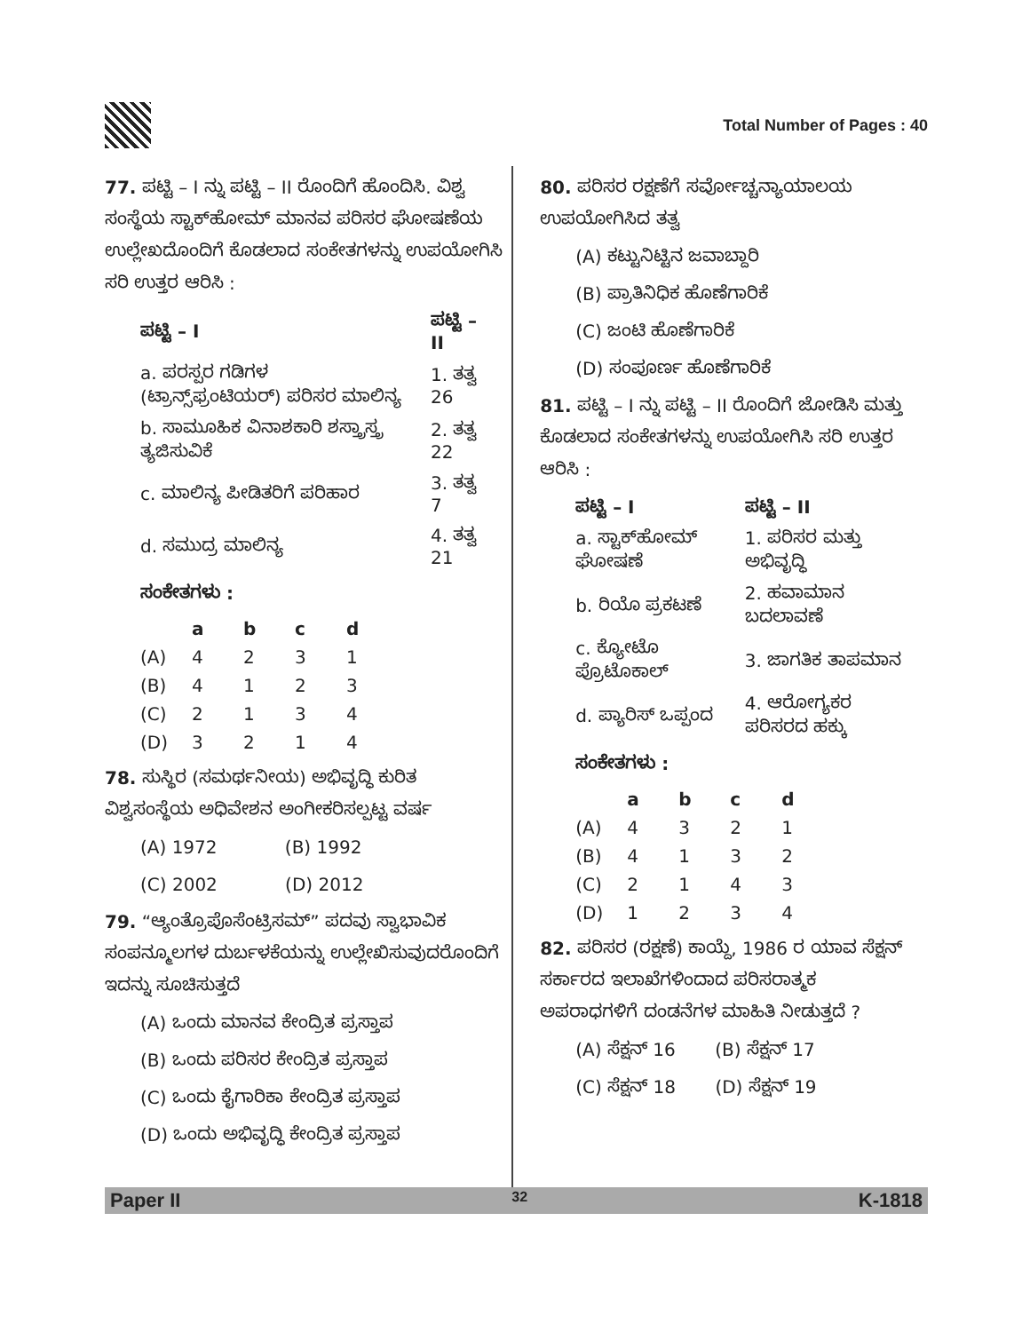Total Number of Pages : 40
77. ಪಟ್ಟಿ – I ನ್ನು ಪಟ್ಟಿ – II ರೊಂದಿಗೆ ಹೊಂದಿಸಿ. ವಿಶ್ವ ಸಂಸ್ಥೆಯ ಸ್ಟಾಕ್‌ಹೋಮ್ ಮಾನವ ಪರಿಸರ ಘೋಷಣೆಯ ಉಲ್ಲೇಖದೊಂದಿಗೆ ಕೊಡಲಾದ ಸಂಕೇತಗಳನ್ನು ಉಪಯೋಗಿಸಿ ಸರಿ ಉತ್ತರ ಆರಿಸಿ :
| ಪಟ್ಟಿ – I | ಪಟ್ಟಿ – II |
| --- | --- |
| a. ಪರಸ್ಪರ ಗಡಿಗಳ (ಟ್ರಾನ್ಸ್‌ಫ್ರಂಟಿಯರ್) ಪರಿಸರ ಮಾಲಿನ್ಯ | 1. ತತ್ವ 26 |
| b. ಸಾಮೂಹಿಕ ವಿನಾಶಕಾರಿ ಶಸ್ತ್ರಾಸ್ತ್ರ ತ್ಯಜಿಸುವಿಕೆ | 2. ತತ್ವ 22 |
| c. ಮಾಲಿನ್ಯ ಪೀಡಿತರಿಗೆ ಪರಿಹಾರ | 3. ತತ್ವ 7 |
| d. ಸಮುದ್ರ ಮಾಲಿನ್ಯ | 4. ತತ್ವ 21 |
ಸಂಕೇತಗಳು :
| | a | b | c | d |
| --- | --- | --- | --- | --- |
| (A) | 4 | 2 | 3 | 1 |
| (B) | 4 | 1 | 2 | 3 |
| (C) | 2 | 1 | 3 | 4 |
| (D) | 3 | 2 | 1 | 4 |
78. ಸುಸ್ಥಿರ (ಸಮರ್ಥನೀಯ) ಅಭಿವೃದ್ಧಿ ಕುರಿತ ವಿಶ್ವಸಂಸ್ಥೆಯ ಅಧಿವೇಶನ ಅಂಗೀಕರಿಸಲ್ಪಟ್ಟ ವರ್ಷ
(A) 1972 (B) 1992
(C) 2002 (D) 2012
79. “ಆ್ಯಂತ್ರೊಪೊಸೆಂಟ್ರಿಸಮ್” ಪದವು ಸ್ವಾಭಾವಿಕ ಸಂಪನ್ಮೂಲಗಳ ದುರ್ಬಳಕೆಯನ್ನು ಉಲ್ಲೇಖಿಸುವುದರೊಂದಿಗೆ ಇದನ್ನು ಸೂಚಿಸುತ್ತದೆ
(A) ಒಂದು ಮಾನವ ಕೇಂದ್ರಿತ ಪ್ರಸ್ತಾಪ
(B) ಒಂದು ಪರಿಸರ ಕೇಂದ್ರಿತ ಪ್ರಸ್ತಾಪ
(C) ಒಂದು ಕೈಗಾರಿಕಾ ಕೇಂದ್ರಿತ ಪ್ರಸ್ತಾಪ
(D) ಒಂದು ಅಭಿವೃದ್ಧಿ ಕೇಂದ್ರಿತ ಪ್ರಸ್ತಾಪ
80. ಪರಿಸರ ರಕ್ಷಣೆಗೆ ಸರ್ವೋಚ್ಚನ್ಯಾಯಾಲಯ ಉಪಯೋಗಿಸಿದ ತತ್ವ
(A) ಕಟ್ಟುನಿಟ್ಟಿನ ಜವಾಬ್ದಾರಿ
(B) ಪ್ರಾತಿನಿಧಿಕ ಹೊಣೆಗಾರಿಕೆ
(C) ಜಂಟಿ ಹೊಣೆಗಾರಿಕೆ
(D) ಸಂಪೂರ್ಣ ಹೊಣೆಗಾರಿಕೆ
81. ಪಟ್ಟಿ – I ನ್ನು ಪಟ್ಟಿ – II ರೊಂದಿಗೆ ಜೋಡಿಸಿ ಮತ್ತು ಕೊಡಲಾದ ಸಂಕೇತಗಳನ್ನು ಉಪಯೋಗಿಸಿ ಸರಿ ಉತ್ತರ ಆರಿಸಿ :
| ಪಟ್ಟಿ – I | ಪಟ್ಟಿ – II |
| --- | --- |
| a. ಸ್ಟಾಕ್‌ಹೋಮ್ ಘೋಷಣೆ | 1. ಪರಿಸರ ಮತ್ತು ಅಭಿವೃದ್ಧಿ |
| b. ರಿಯೊ ಪ್ರಕಟಣೆ | 2. ಹವಾಮಾನ ಬದಲಾವಣೆ |
| c. ಕ್ಯೋಟೊ ಪ್ರೊಟೊಕಾಲ್ | 3. ಜಾಗತಿಕ ತಾಪಮಾನ |
| d. ಪ್ಯಾರಿಸ್ ಒಪ್ಪಂದ | 4. ಆರೋಗ್ಯಕರ ಪರಿಸರದ ಹಕ್ಕು |
ಸಂಕೇತಗಳು :
| | a | b | c | d |
| --- | --- | --- | --- | --- |
| (A) | 4 | 3 | 2 | 1 |
| (B) | 4 | 1 | 3 | 2 |
| (C) | 2 | 1 | 4 | 3 |
| (D) | 1 | 2 | 3 | 4 |
82. ಪರಿಸರ (ರಕ್ಷಣೆ) ಕಾಯ್ದೆ, 1986 ರ ಯಾವ ಸೆಕ್ಷನ್ ಸರ್ಕಾರದ ಇಲಾಖೆಗಳಿಂದಾದ ಪರಿಸರಾತ್ಮಕ ಅಪರಾಧಗಳಿಗೆ ದಂಡನೆಗಳ ಮಾಹಿತಿ ನೀಡುತ್ತದೆ ?
(A) ಸೆಕ್ಷನ್ 16 (B) ಸೆಕ್ಷನ್ 17
(C) ಸೆಕ್ಷನ್ 18 (D) ಸೆಕ್ಷನ್ 19
Paper II 32 K-1818